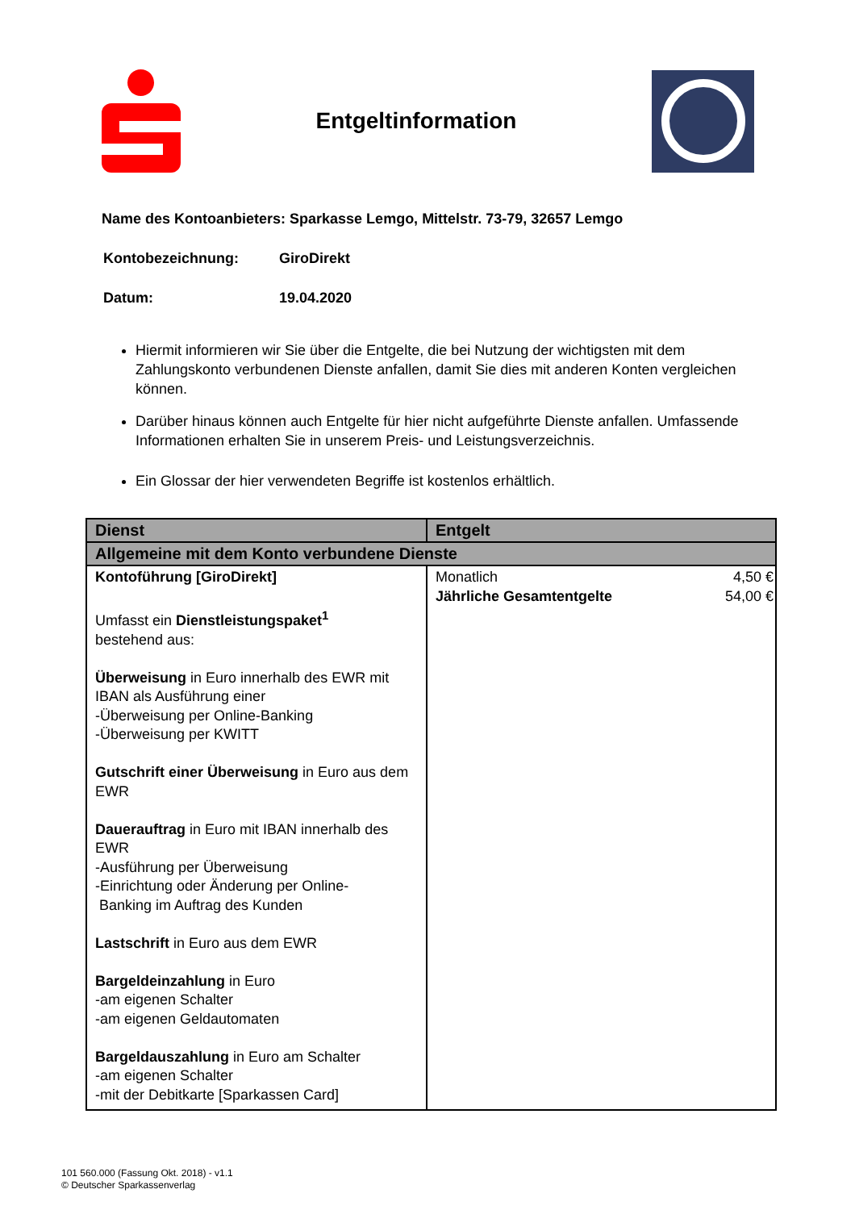Entgeltinformation
Name des Kontoanbieters: Sparkasse Lemgo, Mittelstr. 73-79, 32657 Lemgo
Kontobezeichnung: GiroDirekt
Datum: 19.04.2020
Hiermit informieren wir Sie über die Entgelte, die bei Nutzung der wichtigsten mit dem Zahlungskonto verbundenen Dienste anfallen, damit Sie dies mit anderen Konten vergleichen können.
Darüber hinaus können auch Entgelte für hier nicht aufgeführte Dienste anfallen. Umfassende Informationen erhalten Sie in unserem Preis- und Leistungsverzeichnis.
Ein Glossar der hier verwendeten Begriffe ist kostenlos erhältlich.
| Dienst | Entgelt |
| --- | --- |
| Allgemeine mit dem Konto verbundene Dienste | |
| Kontoführung [GiroDirekt] Umfasst ein Dienstleistungspaket<sup>1</sup> bestehend aus: Überweisung in Euro innerhalb des EWR mit IBAN als Ausführung einer -Überweisung per Online-Banking -Überweisung per KWITT Gutschrift einer Überweisung in Euro aus dem EWR Dauerauftrag in Euro mit IBAN innerhalb des EWR -Ausführung per Überweisung -Einrichtung oder Änderung per Online- Banking im Auftrag des Kunden Lastschrift in Euro aus dem EWR Bargeldeinzahlung in Euro -am eigenen Schalter -am eigenen Geldautomaten Bargeldauszahlung in Euro am Schalter -am eigenen Schalter -mit der Debitkarte [Sparkassen Card] | Monatlich 4,50 € Jährliche Gesamtentgelte 54,00 € |
101 560.000 (Fassung Okt. 2018) - v1.1
© Deutscher Sparkassenverlag